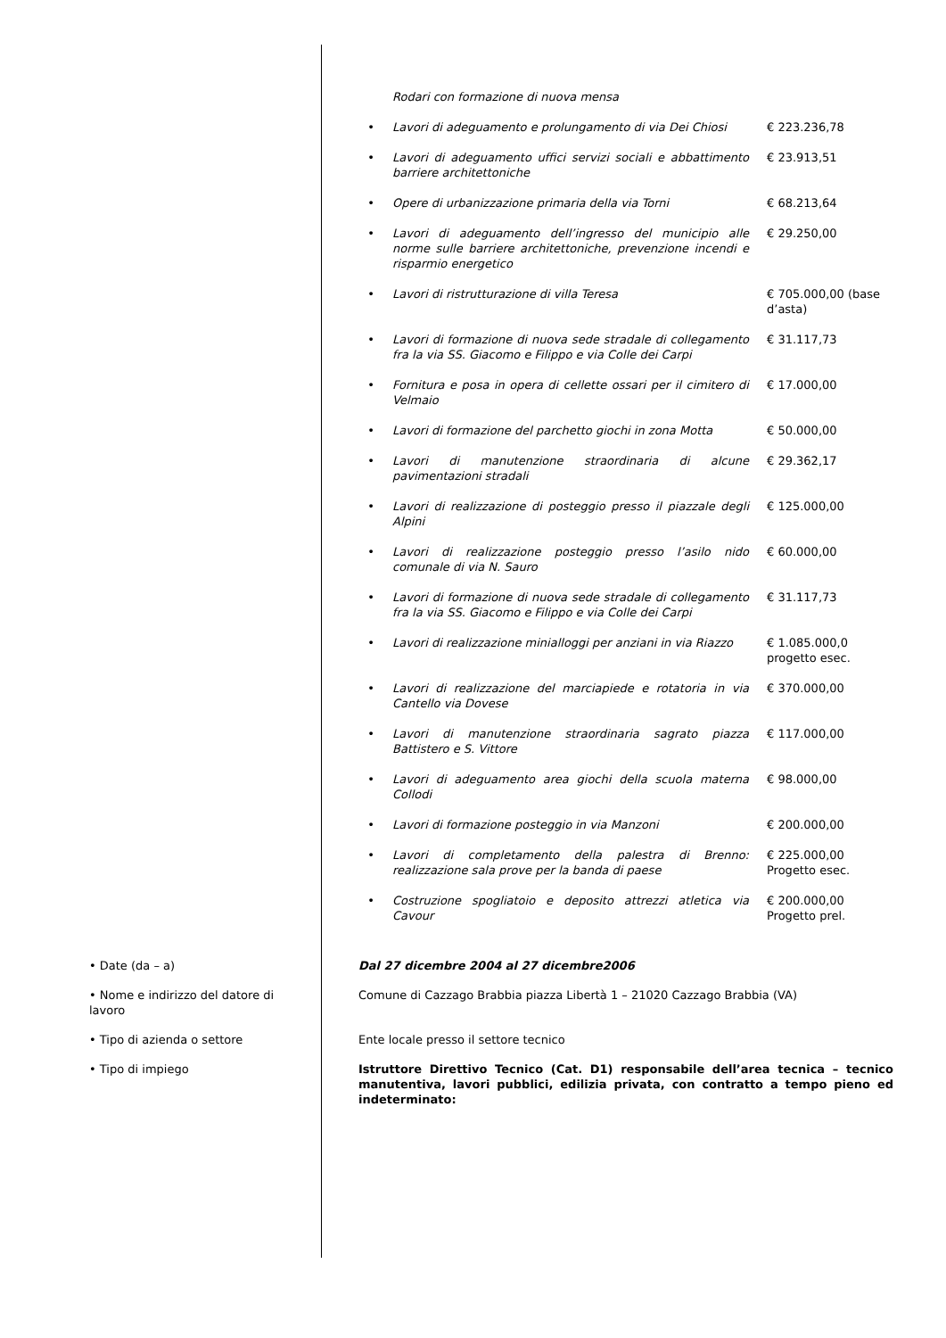| | Rodari con formazione di nuova mensa | |
| • | Lavori di adeguamento e prolungamento di via Dei Chiosi | € 223.236,78 |
| • | Lavori di adeguamento uffici servizi sociali e abbattimento barriere architettoniche | € 23.913,51 |
| • | Opere di urbanizzazione primaria della via Torni | € 68.213,64 |
| • | Lavori di adeguamento dell’ingresso del municipio alle norme sulle barriere architettoniche, prevenzione incendi e risparmio energetico | € 29.250,00 |
| • | Lavori di ristrutturazione di villa Teresa | € 705.000,00 (base d’asta) |
| • | Lavori di formazione di nuova sede stradale di collegamento fra la via SS. Giacomo e Filippo e via Colle dei Carpi | € 31.117,73 |
| • | Fornitura e posa in opera di cellette ossari per il cimitero di Velmaio | € 17.000,00 |
| • | Lavori di formazione del parchetto giochi in zona Motta | € 50.000,00 |
| • | Lavori di manutenzione straordinaria di alcune pavimentazioni stradali | € 29.362,17 |
| • | Lavori di realizzazione di posteggio presso il piazzale degli Alpini | € 125.000,00 |
| • | Lavori di realizzazione posteggio presso l’asilo nido comunale di via N. Sauro | € 60.000,00 |
| • | Lavori di formazione di nuova sede stradale di collegamento fra la via SS. Giacomo e Filippo e via Colle dei Carpi | € 31.117,73 |
| • | Lavori di realizzazione minialloggi per anziani in via Riazzo | € 1.085.000,0 progetto esec. |
| • | Lavori di realizzazione del marciapiede e rotatoria in via Cantello via Dovese | € 370.000,00 |
| • | Lavori di manutenzione straordinaria sagrato piazza Battistero e S. Vittore | € 117.000,00 |
| • | Lavori di adeguamento area giochi della scuola materna Collodi | € 98.000,00 |
| • | Lavori di formazione posteggio in via Manzoni | € 200.000,00 |
| • | Lavori di completamento della palestra di Brenno: realizzazione sala prove per la banda di paese | € 225.000,00 Progetto esec. |
| • | Costruzione spogliatoio e deposito attrezzi atletica via Cavour | € 200.000,00 Progetto prel. |
| • Date (da – a) | Dal 27 dicembre 2004 al 27 dicembre2006 |
| • Nome e indirizzo del datore di lavoro | Comune di Cazzago Brabbia piazza Libertà 1 – 21020 Cazzago Brabbia (VA) |
| • Tipo di azienda o settore | Ente locale presso il settore tecnico |
| • Tipo di impiego | Istruttore Direttivo Tecnico (Cat. D1) responsabile dell’area tecnica – tecnico manutentiva, lavori pubblici, edilizia privata, con contratto a tempo pieno ed indeterminato: |